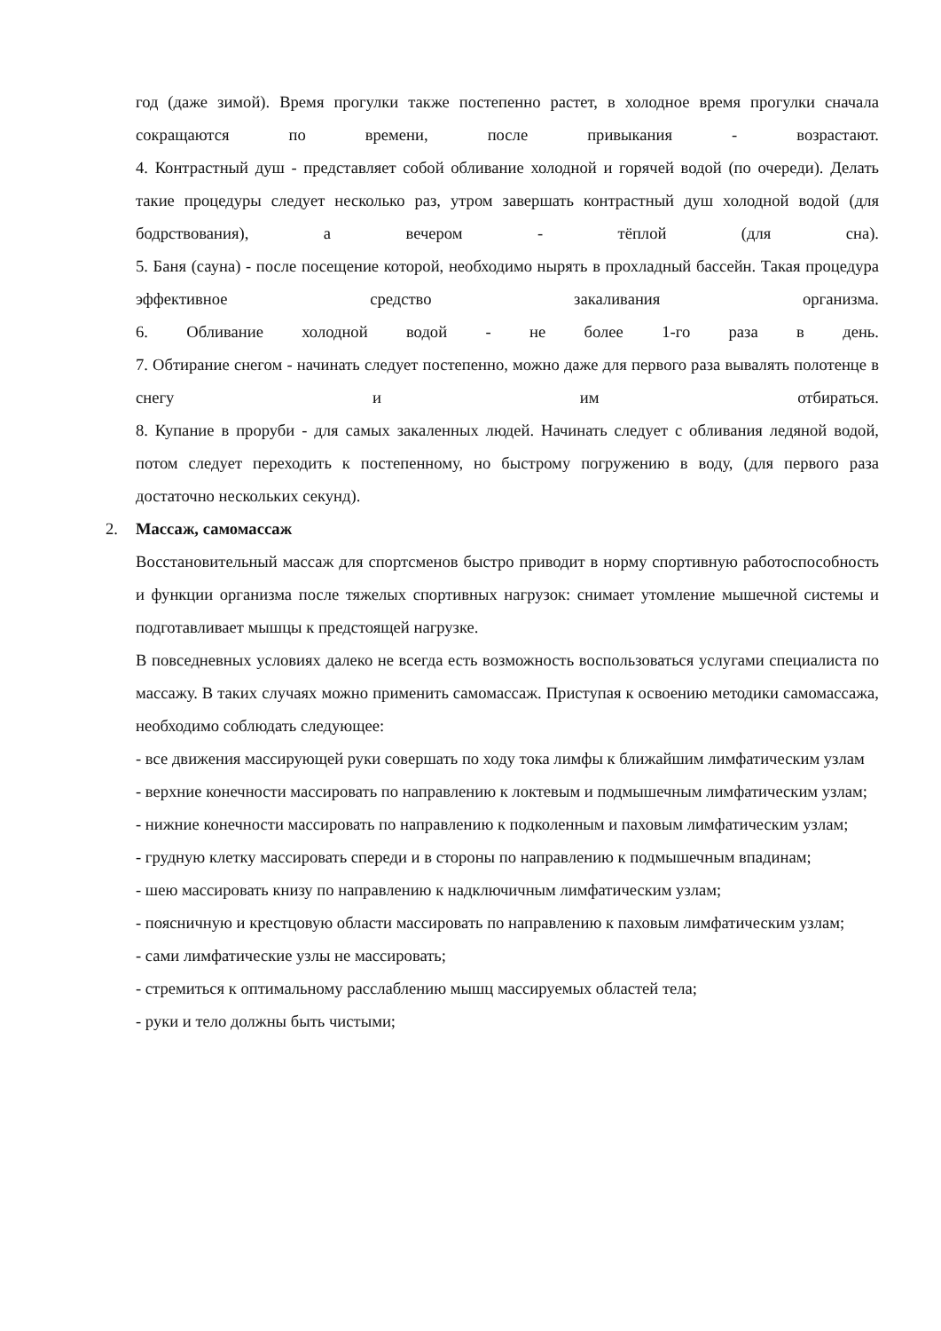год (даже зимой). Время прогулки также постепенно растет, в холодное время прогулки сначала сокращаются по времени, после привыкания - возрастают.
4. Контрастный душ - представляет собой обливание холодной и горячей водой (по очереди). Делать такие процедуры следует несколько раз, утром завершать контрастный душ холодной водой (для бодрствования), а вечером - тёплой (для сна).
5. Баня (сауна) - после посещение которой, необходимо нырять в прохладный бассейн. Такая процедура эффективное средство закаливания организма.
6. Обливание холодной водой - не более 1-го раза в день.
7. Обтирание снегом - начинать следует постепенно, можно даже для первого раза вывалять полотенце в снегу и им отбираться.
8. Купание в проруби - для самых закаленных людей. Начинать следует с обливания ледяной водой, потом следует переходить к постепенному, но быстрому погружению в воду, (для первого раза достаточно нескольких секунд).
2. Массаж, самомассаж
Восстановительный массаж для спортсменов быстро приводит в норму спортивную работоспособность и функции организма после тяжелых спортивных нагрузок: снимает утомление мышечной системы и подготавливает мышцы к предстоящей нагрузке.
В повседневных условиях далеко не всегда есть возможность воспользоваться услугами специалиста по массажу. В таких случаях можно применить самомассаж. Приступая к освоению методики самомассажа, необходимо соблюдать следующее:
- все движения массирующей руки совершать по ходу тока лимфы к ближайшим лимфатическим узлам
- верхние конечности массировать по направлению к локтевым и подмышечным лимфатическим узлам;
- нижние конечности массировать по направлению к подколенным и паховым лимфатическим узлам;
- грудную клетку массировать спереди и в стороны по направлению к подмышечным впадинам;
- шею массировать книзу по направлению к надключичным лимфатическим узлам;
- поясничную и крестцовую области массировать по направлению к паховым лимфатическим узлам;
- сами лимфатические узлы не массировать;
- стремиться к оптимальному расслаблению мышц массируемых областей тела;
- руки и тело должны быть чистыми;